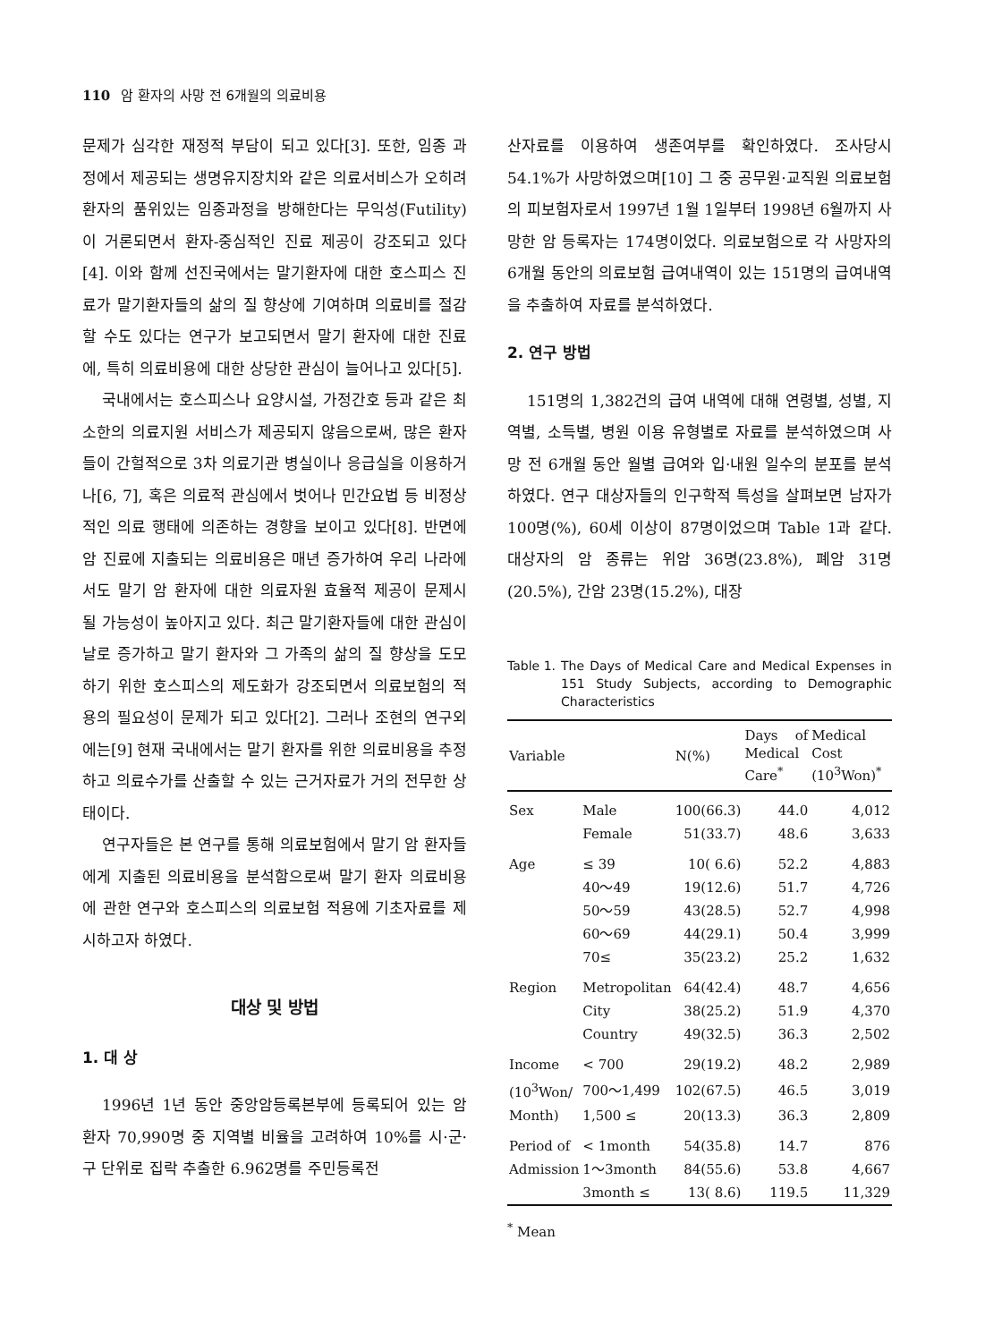110 암 환자의 사망 전 6개월의 의료비용
문제가 심각한 재정적 부담이 되고 있다[3]. 또한, 임종 과정에서 제공되는 생명유지장치와 같은 의료서비스가 오히려 환자의 품위있는 임종과정을 방해한다는 무익성(Futility)이 거론되면서 환자-중심적인 진료 제공이 강조되고 있다[4]. 이와 함께 선진국에서는 말기환자에 대한 호스피스 진료가 말기환자들의 삶의 질 향상에 기여하며 의료비를 절감할 수도 있다는 연구가 보고되면서 말기 환자에 대한 진료에, 특히 의료비용에 대한 상당한 관심이 늘어나고 있다[5].
국내에서는 호스피스나 요양시설, 가정간호 등과 같은 최소한의 의료지원 서비스가 제공되지 않음으로써, 많은 환자들이 간헐적으로 3차 의료기관 병실이나 응급실을 이용하거나[6, 7], 혹은 의료적 관심에서 벗어나 민간요법 등 비정상적인 의료 행태에 의존하는 경향을 보이고 있다[8]. 반면에 암 진료에 지출되는 의료비용은 매년 증가하여 우리 나라에서도 말기 암 환자에 대한 의료자원 효율적 제공이 문제시 될 가능성이 높아지고 있다. 최근 말기환자들에 대한 관심이 날로 증가하고 말기 환자와 그 가족의 삶의 질 향상을 도모하기 위한 호스피스의 제도화가 강조되면서 의료보험의 적용의 필요성이 문제가 되고 있다[2]. 그러나 조현의 연구외에는[9] 현재 국내에서는 말기 환자를 위한 의료비용을 추정하고 의료수가를 산출할 수 있는 근거자료가 거의 전무한 상태이다.
연구자들은 본 연구를 통해 의료보험에서 말기 암 환자들에게 지출된 의료비용을 분석함으로써 말기 환자 의료비용에 관한 연구와 호스피스의 의료보험 적용에 기초자료를 제시하고자 하였다.
대상 및 방법
1. 대 상
1996년 1년 동안 중앙암등록본부에 등록되어 있는 암 환자 70,990명 중 지역별 비율을 고려하여 10%를 시·군·구 단위로 집락 추출한 6.962명를 주민등록전
산자료를 이용하여 생존여부를 확인하였다. 조사당시 54.1%가 사망하였으며[10] 그 중 공무원·교직원 의료보험의 피보험자로서 1997년 1월 1일부터 1998년 6월까지 사망한 암 등록자는 174명이었다. 의료보험으로 각 사망자의 6개월 동안의 의료보험 급여내역이 있는 151명의 급여내역을 추출하여 자료를 분석하였다.
2. 연구 방법
151명의 1,382건의 급여 내역에 대해 연령별, 성별, 지역별, 소득별, 병원 이용 유형별로 자료를 분석하였으며 사망 전 6개월 동안 월별 급여와 입·내원 일수의 분포를 분석하였다. 연구 대상자들의 인구학적 특성을 살펴보면 남자가 100명(%), 60세 이상이 87명이었으며 Table 1과 같다. 대상자의 암 종류는 위암 36명(23.8%), 폐암 31명(20.5%), 간암 23명(15.2%), 대장
Table 1. The Days of Medical Care and Medical Expenses in 151 Study Subjects, according to Demographic Characteristics
| Variable | | N(%) | Days of Medical Care<sup>*</sup> | Medical Cost (10<sup>3</sup>Won)<sup>*</sup> |
| --- | --- | --- | --- | --- |
| Sex | Male | 100(66.3) | 44.0 | 4,012 |
| | Female | 51(33.7) | 48.6 | 3,633 |
| Age | ≤ 39 | 10( 6.6) | 52.2 | 4,883 |
| | 40～49 | 19(12.6) | 51.7 | 4,726 |
| | 50～59 | 43(28.5) | 52.7 | 4,998 |
| | 60～69 | 44(29.1) | 50.4 | 3,999 |
| | 70≤ | 35(23.2) | 25.2 | 1,632 |
| Region | Metropolitan | 64(42.4) | 48.7 | 4,656 |
| | City | 38(25.2) | 51.9 | 4,370 |
| | Country | 49(32.5) | 36.3 | 2,502 |
| Income | < 700 | 29(19.2) | 48.2 | 2,989 |
| (10<sup>3</sup>Won/ | 700～1,499 | 102(67.5) | 46.5 | 3,019 |
| Month) | 1,500 ≤ | 20(13.3) | 36.3 | 2,809 |
| Period of | < 1month | 54(35.8) | 14.7 | 876 |
| Admission | 1～3month | 84(55.6) | 53.8 | 4,667 |
| | 3month ≤ | 13( 8.6) | 119.5 | 11,329 |
<sup>*</sup> Mean